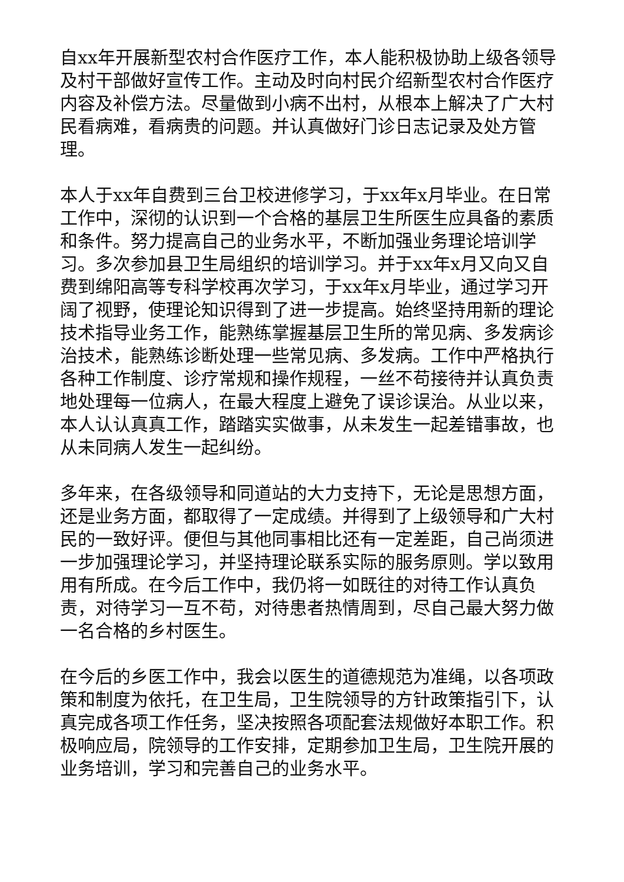自xx年开展新型农村合作医疗工作，本人能积极协助上级各领导及村干部做好宣传工作。主动及时向村民介绍新型农村合作医疗内容及补偿方法。尽量做到小病不出村，从根本上解决了广大村民看病难，看病贵的问题。并认真做好门诊日志记录及处方管理。
本人于xx年自费到三台卫校进修学习，于xx年x月毕业。在日常工作中，深彻的认识到一个合格的基层卫生所医生应具备的素质和条件。努力提高自己的业务水平，不断加强业务理论培训学习。多次参加县卫生局组织的培训学习。并于xx年x月又向又自费到绵阳高等专科学校再次学习，于xx年x月毕业，通过学习开阔了视野，使理论知识得到了进一步提高。始终坚持用新的理论技术指导业务工作，能熟练掌握基层卫生所的常见病、多发病诊治技术，能熟练诊断处理一些常见病、多发病。工作中严格执行各种工作制度、诊疗常规和操作规程，一丝不苟接待并认真负责地处理每一位病人，在最大程度上避免了误诊误治。从业以来，本人认认真真工作，踏踏实实做事，从未发生一起差错事故，也从未同病人发生一起纠纷。
多年来，在各级领导和同道站的大力支持下，无论是思想方面，还是业务方面，都取得了一定成绩。并得到了上级领导和广大村民的一致好评。便但与其他同事相比还有一定差距，自己尚须进一步加强理论学习，并坚持理论联系实际的服务原则。学以致用用有所成。在今后工作中，我仍将一如既往的对待工作认真负责，对待学习一互不苟，对待患者热情周到，尽自己最大努力做一名合格的乡村医生。
在今后的乡医工作中，我会以医生的道德规范为准绳，以各项政策和制度为依托，在卫生局，卫生院领导的方针政策指引下，认真完成各项工作任务，坚决按照各项配套法规做好本职工作。积极响应局，院领导的工作安排，定期参加卫生局，卫生院开展的业务培训，学习和完善自己的业务水平。